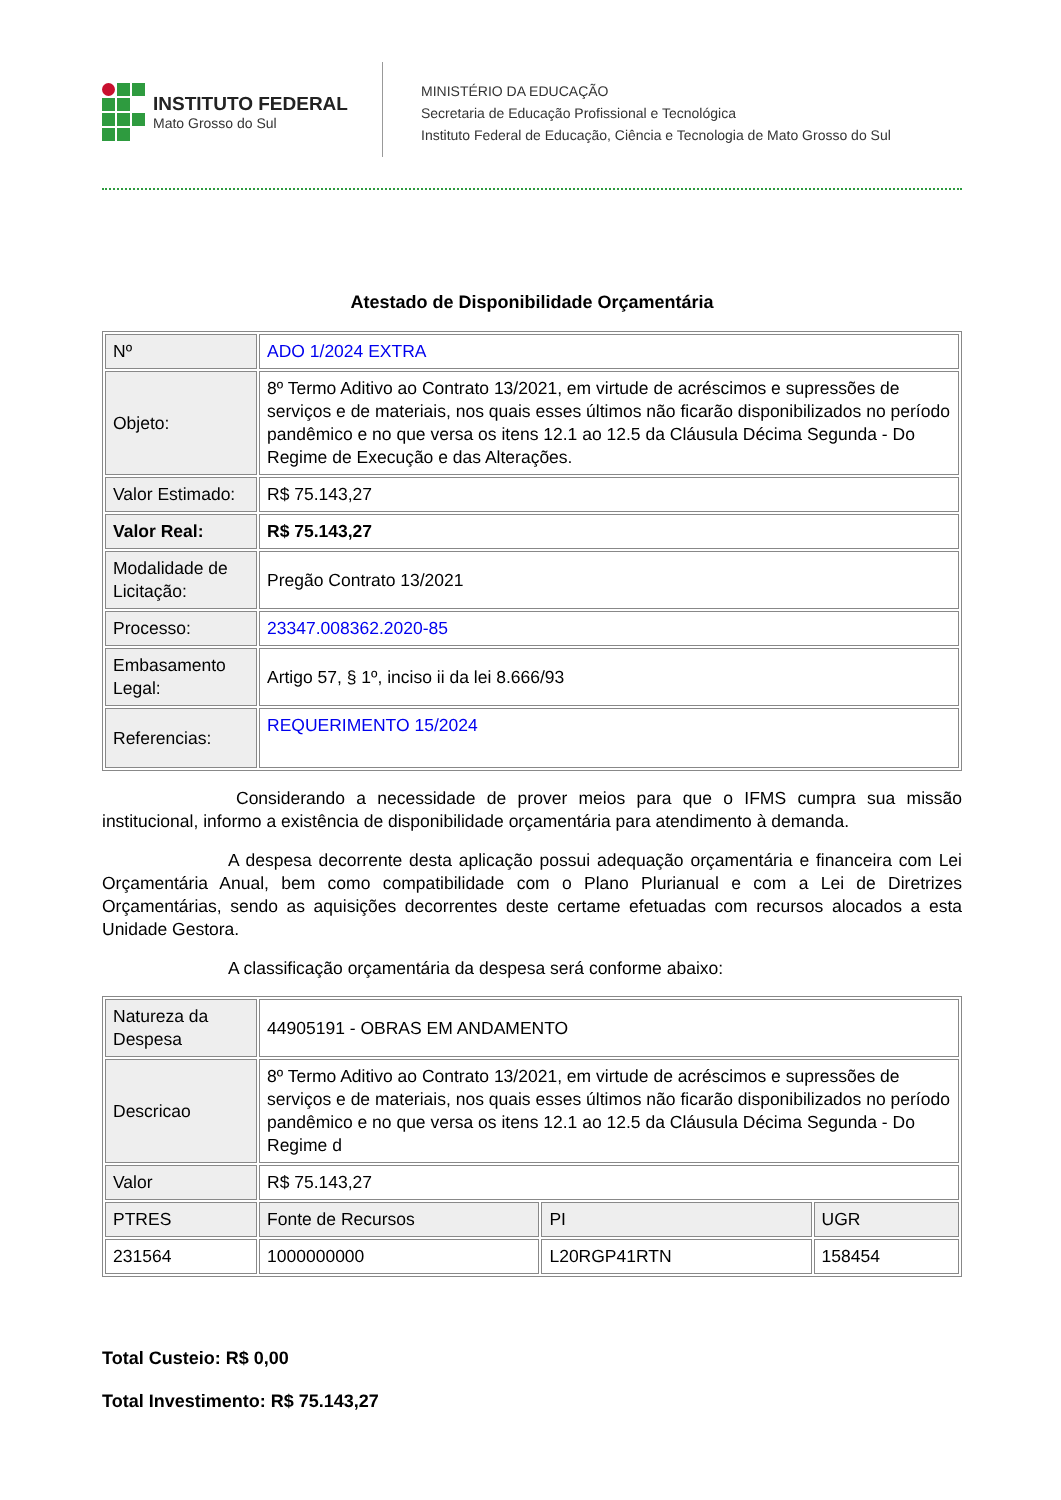INSTITUTO FEDERAL
Mato Grosso do Sul
MINISTÉRIO DA EDUCAÇÃO
Secretaria de Educação Profissional e Tecnológica
Instituto Federal de Educação, Ciência e Tecnologia de Mato Grosso do Sul
Atestado de Disponibilidade Orçamentária
| Nº | ADO 1/2024 EXTRA |
| Objeto: | 8º Termo Aditivo ao Contrato 13/2021, em virtude de acréscimos e supressões de serviços e de materiais, nos quais esses últimos não ficarão disponibilizados no período pandêmico e no que versa os itens 12.1 ao 12.5 da Cláusula Décima Segunda - Do Regime de Execução e das Alterações. |
| Valor Estimado: | R$ 75.143,27 |
| Valor Real: | R$ 75.143,27 |
| Modalidade de Licitação: | Pregão Contrato 13/2021 |
| Processo: | 23347.008362.2020-85 |
| Embasamento Legal: | Artigo 57, § 1º, inciso ii da lei 8.666/93 |
| Referencias: | REQUERIMENTO 15/2024 |
Considerando a necessidade de prover meios para que o IFMS cumpra sua missão institucional, informo a existência de disponibilidade orçamentária para atendimento à demanda.
A despesa decorrente desta aplicação possui adequação orçamentária e financeira com Lei Orçamentária Anual, bem como compatibilidade com o Plano Plurianual e com a Lei de Diretrizes Orçamentárias, sendo as aquisições decorrentes deste certame efetuadas com recursos alocados a esta Unidade Gestora.
A classificação orçamentária da despesa será conforme abaixo:
| Natureza da Despesa | 44905191 - OBRAS EM ANDAMENTO | | |
| Descricao | 8º Termo Aditivo ao Contrato 13/2021, em virtude de acréscimos e supressões de serviços e de materiais, nos quais esses últimos não ficarão disponibilizados no período pandêmico e no que versa os itens 12.1 ao 12.5 da Cláusula Décima Segunda - Do Regime d | | |
| Valor | R$ 75.143,27 | | |
| PTRES | Fonte de Recursos | PI | UGR |
| 231564 | 1000000000 | L20RGP41RTN | 158454 |
Total Custeio: R$ 0,00
Total Investimento: R$ 75.143,27